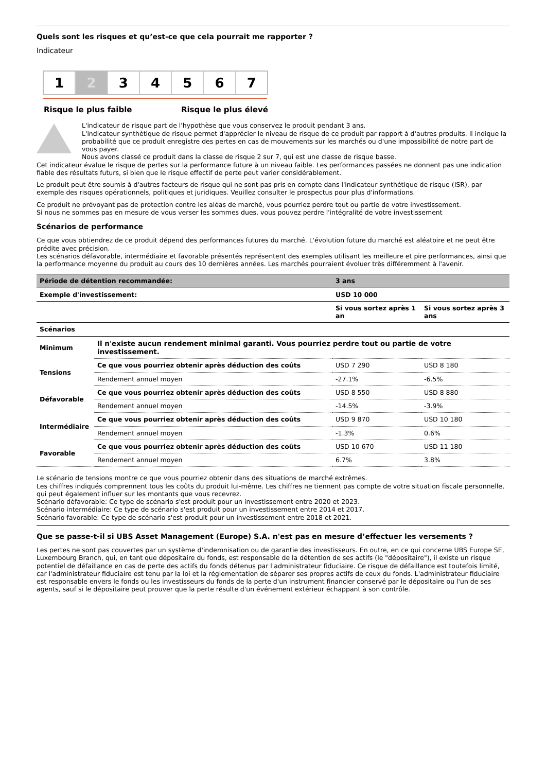Quels sont les risques et qu’est-ce que cela pourrait me rapporter ?
Indicateur
1 2 3 4 5 6 7
Risque le plus faible Risque le plus élevé
L'indicateur de risque part de l'hypothèse que vous conservez le produit pendant 3 ans.
L'indicateur synthétique de risque permet d'apprécier le niveau de risque de ce produit par rapport à d'autres produits. Il indique la probabilité que ce produit enregistre des pertes en cas de mouvements sur les marchés ou d'une impossibilité de notre part de vous payer.
Nous avons classé ce produit dans la classe de risque 2 sur 7, qui est une classe de risque basse.
Cet indicateur évalue le risque de pertes sur la performance future à un niveau faible. Les performances passées ne donnent pas une indication fiable des résultats futurs, si bien que le risque effectif de perte peut varier considérablement.
Le produit peut être soumis à d'autres facteurs de risque qui ne sont pas pris en compte dans l'indicateur synthétique de risque (ISR), par exemple des risques opérationnels, politiques et juridiques. Veuillez consulter le prospectus pour plus d'informations.
Ce produit ne prévoyant pas de protection contre les aléas de marché, vous pourriez perdre tout ou partie de votre investissement.
Si nous ne sommes pas en mesure de vous verser les sommes dues, vous pouvez perdre l'intégralité de votre investissement
Scénarios de performance
Ce que vous obtiendrez de ce produit dépend des performances futures du marché. L'évolution future du marché est aléatoire et ne peut être prédite avec précision.
Les scénarios défavorable, intermédiaire et favorable présentés représentent des exemples utilisant les meilleure et pire performances, ainsi que la performance moyenne du produit au cours des 10 dernières années. Les marchés pourraient évoluer très différemment à l'avenir.
| Période de détention recommandée: | | 3 ans | |
| Exemple d'investissement: | | USD 10 000 | |
| | | Si vous sortez après 1 an | Si vous sortez après 3 ans |
| Scénarios | | | |
| Minimum | Il n'existe aucun rendement minimal garanti. Vous pourriez perdre tout ou partie de votre investissement. | | |
| Tensions | Ce que vous pourriez obtenir après déduction des coûts | USD 7 290 | USD 8 180 |
| | Rendement annuel moyen | -27.1% | -6.5% |
| Défavorable | Ce que vous pourriez obtenir après déduction des coûts | USD 8 550 | USD 8 880 |
| | Rendement annuel moyen | -14.5% | -3.9% |
| Intermédiaire | Ce que vous pourriez obtenir après déduction des coûts | USD 9 870 | USD 10 180 |
| | Rendement annuel moyen | -1.3% | 0.6% |
| Favorable | Ce que vous pourriez obtenir après déduction des coûts | USD 10 670 | USD 11 180 |
| | Rendement annuel moyen | 6.7% | 3.8% |
Le scénario de tensions montre ce que vous pourriez obtenir dans des situations de marché extrêmes.
Les chiffres indiqués comprennent tous les coûts du produit lui-même. Les chiffres ne tiennent pas compte de votre situation fiscale personnelle, qui peut également influer sur les montants que vous recevrez.
Scénario défavorable: Ce type de scénario s'est produit pour un investissement entre 2020 et 2023.
Scénario intermédiaire: Ce type de scénario s'est produit pour un investissement entre 2014 et 2017.
Scénario favorable: Ce type de scénario s'est produit pour un investissement entre 2018 et 2021.
Que se passe-t-il si UBS Asset Management (Europe) S.A. n'est pas en mesure d’effectuer les versements ?
Les pertes ne sont pas couvertes par un système d'indemnisation ou de garantie des investisseurs. En outre, en ce qui concerne UBS Europe SE, Luxembourg Branch, qui, en tant que dépositaire du fonds, est responsable de la détention de ses actifs (le "dépositaire"), il existe un risque potentiel de défaillance en cas de perte des actifs du fonds détenus par l'administrateur fiduciaire. Ce risque de défaillance est toutefois limité, car l'administrateur fiduciaire est tenu par la loi et la réglementation de séparer ses propres actifs de ceux du fonds. L'administrateur fiduciaire est responsable envers le fonds ou les investisseurs du fonds de la perte d'un instrument financier conservé par le dépositaire ou l'un de ses agents, sauf si le dépositaire peut prouver que la perte résulte d'un événement extérieur échappant à son contrôle.